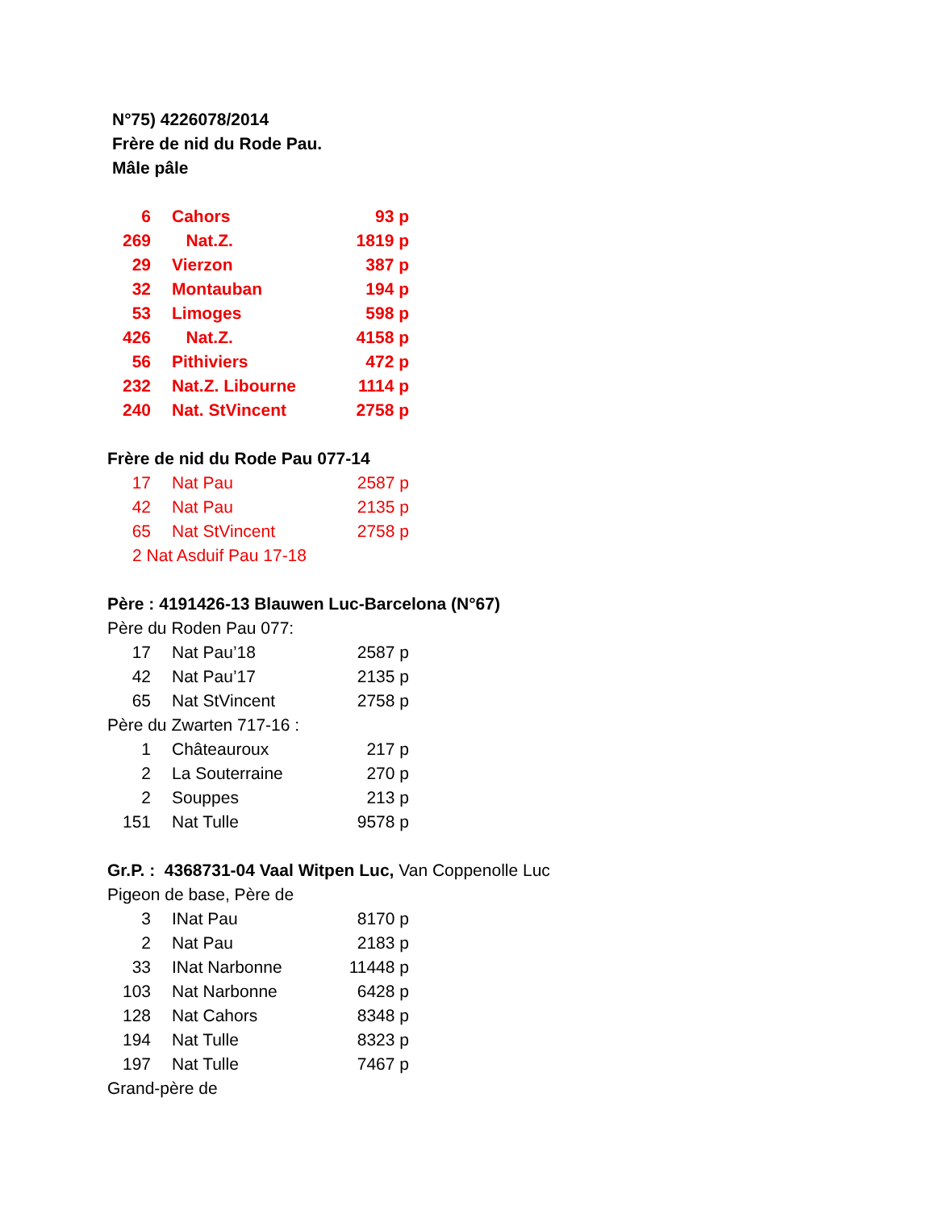N°75) 4226078/2014
Frère de nid du Rode Pau.
Mâle pâle
| 6 | Cahors | 93 p |
| 269 | Nat.Z. | 1819 p |
| 29 | Vierzon | 387 p |
| 32 | Montauban | 194 p |
| 53 | Limoges | 598 p |
| 426 | Nat.Z. | 4158 p |
| 56 | Pithiviers | 472 p |
| 232 | Nat.Z. Libourne | 1114 p |
| 240 | Nat. StVincent | 2758 p |
Frère de nid du Rode Pau 077-14
| 17 | Nat Pau | 2587 p |
| 42 | Nat Pau | 2135 p |
| 65 | Nat StVincent | 2758 p |
2 Nat Asduif Pau 17-18
Père : 4191426-13 Blauwen Luc-Barcelona (N°67)
Père du Roden Pau 077:
| 17 | Nat Pau’18 | 2587 p |
| 42 | Nat Pau’17 | 2135 p |
| 65 | Nat StVincent | 2758 p |
Père du Zwarten 717-16 :
| 1 | Châteauroux | 217 p |
| 2 | La Souterraine | 270 p |
| 2 | Souppes | 213 p |
| 151 | Nat Tulle | 9578 p |
Gr.P. : 4368731-04 Vaal Witpen Luc, Van Coppenolle Luc
Pigeon de base, Père de
| 3 | INat Pau | 8170 p |
| 2 | Nat Pau | 2183 p |
| 33 | INat Narbonne | 11448 p |
| 103 | Nat Narbonne | 6428 p |
| 128 | Nat Cahors | 8348 p |
| 194 | Nat Tulle | 8323 p |
| 197 | Nat Tulle | 7467 p |
Grand-père de